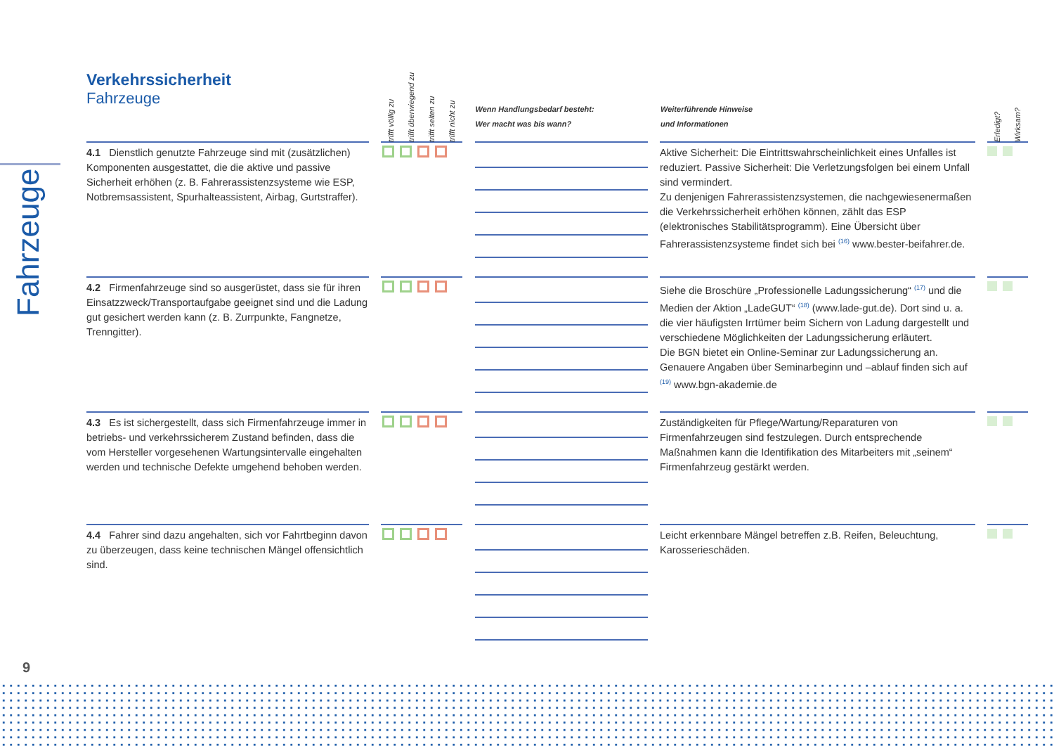Fahrzeuge
Verkehrssicherheit
Fahrzeuge
| | | trifft völlig zu | trifft überwiegend zu | trifft selten zu | trifft nicht zu | | Wenn Handlungsbedarf besteht: Wer macht was bis wann? | | Weiterführende Hinweise und Informationen | | Erledigt? | Wirksam? |
| --- | --- | --- | --- | --- | --- | --- | --- | --- | --- | --- | --- | --- |
| 4.1 Dienstlich genutzte Fahrzeuge sind mit (zusätzlichen) Komponenten ausgestattet, die die aktive und passive Sicherheit erhöhen (z. B. Fahrerassistenzsysteme wie ESP, Notbremsassistent, Spurhalteassistent, Airbag, Gurtstraffer). | | | | | | | | | Aktive Sicherheit: Die Eintrittswahrscheinlichkeit eines Unfalles ist reduziert. Passive Sicherheit: Die Verletzungsfolgen bei einem Unfall sind vermindert. Zu denjenigen Fahrerassistenzsystemen, die nachgewiesenermaßen die Verkehrssicherheit erhöhen können, zählt das ESP (elektronisches Stabilitätsprogramm). Eine Übersicht über Fahrerassistenzsysteme findet sich bei <sup>(16)</sup> www.bester-beifahrer.de. | | | |
| 4.2 Firmenfahrzeuge sind so ausgerüstet, dass sie für ihren Einsatzzweck/Transportaufgabe geeignet sind und die Ladung gut gesichert werden kann (z. B. Zurrpunkte, Fangnetze, Trenngitter). | | | | | | | | | Siehe die Broschüre „Professionelle Ladungssicherung“ <sup>(17)</sup> und die Medien der Aktion „LadeGUT“ <sup>(18)</sup> (www.lade-gut.de). Dort sind u. a. die vier häufigsten Irrtümer beim Sichern von Ladung dargestellt und verschiedene Möglichkeiten der Ladungssicherung erläutert. Die BGN bietet ein Online-Seminar zur Ladungssicherung an. Genauere Angaben über Seminarbeginn und –ablauf finden sich auf <sup>(19)</sup> www.bgn-akademie.de | | | |
| 4.3 Es ist sichergestellt, dass sich Firmenfahrzeuge immer in betriebs- und verkehrssicherem Zustand befinden, dass die vom Hersteller vorgesehenen Wartungsintervalle eingehalten werden und technische Defekte umgehend behoben werden. | | | | | | | | | Zuständigkeiten für Pflege/Wartung/Reparaturen von Firmenfahrzeugen sind festzulegen. Durch entsprechende Maßnahmen kann die Identifikation des Mitarbeiters mit „seinem“ Firmenfahrzeug gestärkt werden. | | | |
| 4.4 Fahrer sind dazu angehalten, sich vor Fahrtbeginn davon zu überzeugen, dass keine technischen Mängel offensichtlich sind. | | | | | | | | | Leicht erkennbare Mängel betreffen z.B. Reifen, Beleuchtung, Karosserieschäden. | | | |
9